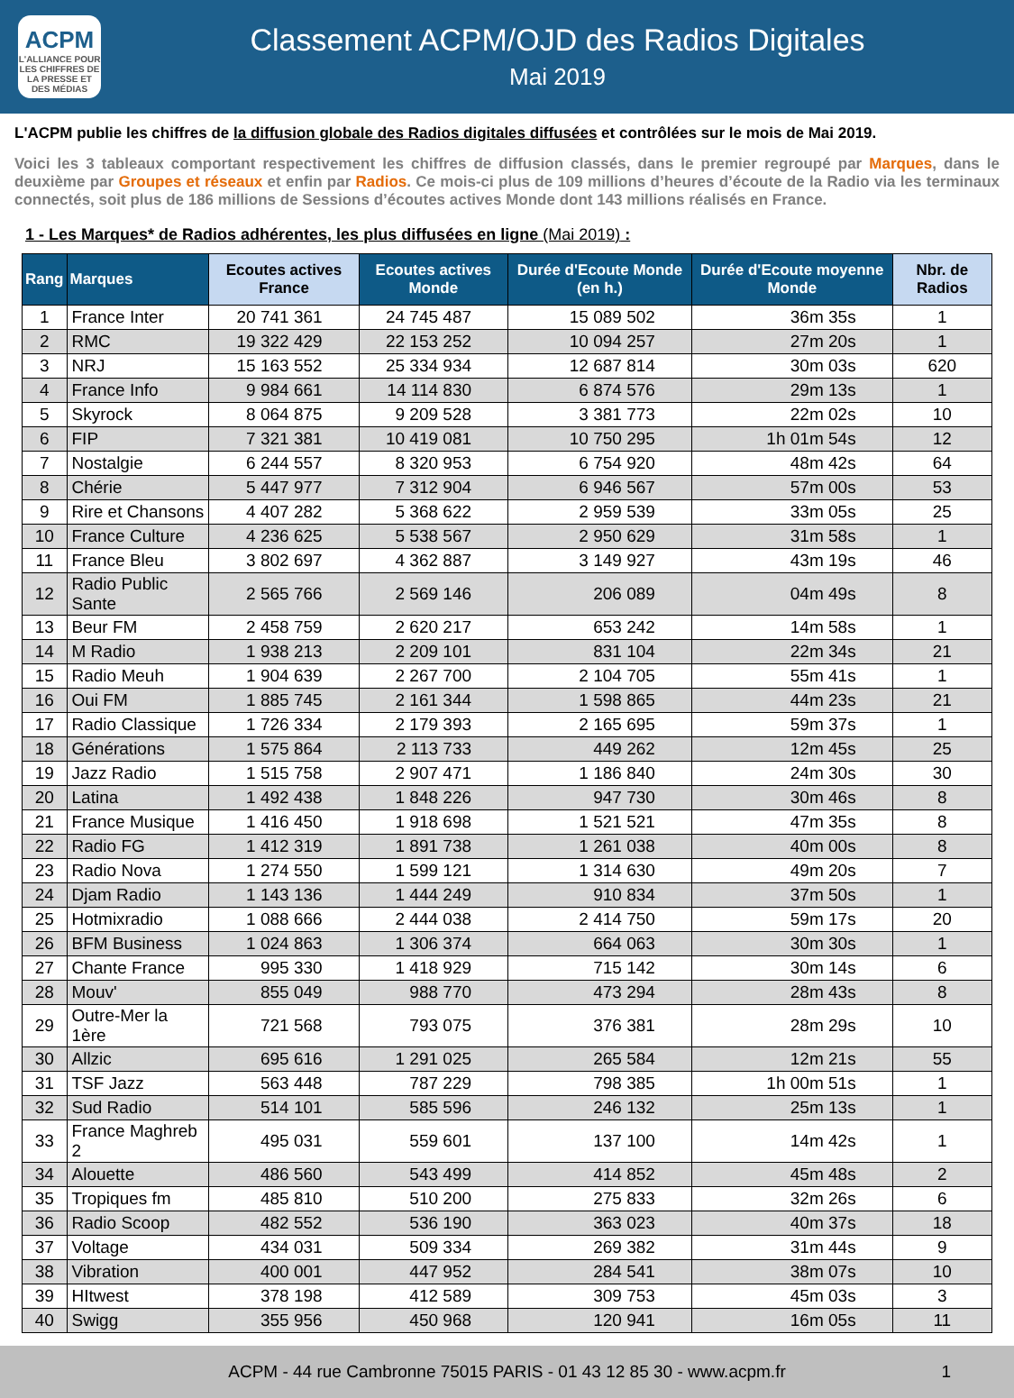ACPM
L'ALLIANCE POUR LES CHIFFRES DE LA PRESSE ET DES MÉDIAS
Classement ACPM/OJD des Radios Digitales
Mai 2019
L'ACPM publie les chiffres de la diffusion globale des Radios digitales diffusées et contrôlées sur le mois de Mai 2019.
Voici les 3 tableaux comportant respectivement les chiffres de diffusion classés, dans le premier regroupé par Marques, dans le deuxième par Groupes et réseaux et enfin par Radios. Ce mois-ci plus de 109 millions d’heures d’écoute de la Radio via les terminaux connectés, soit plus de 186 millions de Sessions d’écoutes actives Monde dont 143 millions réalisés en France.
1 - Les Marques* de Radios adhérentes, les plus diffusées en ligne (Mai 2019) :
| Rang | Marques | Ecoutes actives France | Ecoutes actives Monde | Durée d'Ecoute Monde (en h.) | Durée d'Ecoute moyenne Monde | Nbr. de Radios |
| --- | --- | --- | --- | --- | --- | --- |
| 1 | France Inter | 20 741 361 | 24 745 487 | 15 089 502 | 36m 35s | 1 |
| 2 | RMC | 19 322 429 | 22 153 252 | 10 094 257 | 27m 20s | 1 |
| 3 | NRJ | 15 163 552 | 25 334 934 | 12 687 814 | 30m 03s | 620 |
| 4 | France Info | 9 984 661 | 14 114 830 | 6 874 576 | 29m 13s | 1 |
| 5 | Skyrock | 8 064 875 | 9 209 528 | 3 381 773 | 22m 02s | 10 |
| 6 | FIP | 7 321 381 | 10 419 081 | 10 750 295 | 1h 01m 54s | 12 |
| 7 | Nostalgie | 6 244 557 | 8 320 953 | 6 754 920 | 48m 42s | 64 |
| 8 | Chérie | 5 447 977 | 7 312 904 | 6 946 567 | 57m 00s | 53 |
| 9 | Rire et Chansons | 4 407 282 | 5 368 622 | 2 959 539 | 33m 05s | 25 |
| 10 | France Culture | 4 236 625 | 5 538 567 | 2 950 629 | 31m 58s | 1 |
| 11 | France Bleu | 3 802 697 | 4 362 887 | 3 149 927 | 43m 19s | 46 |
| 12 | Radio Public Sante | 2 565 766 | 2 569 146 | 206 089 | 04m 49s | 8 |
| 13 | Beur FM | 2 458 759 | 2 620 217 | 653 242 | 14m 58s | 1 |
| 14 | M Radio | 1 938 213 | 2 209 101 | 831 104 | 22m 34s | 21 |
| 15 | Radio Meuh | 1 904 639 | 2 267 700 | 2 104 705 | 55m 41s | 1 |
| 16 | Oui FM | 1 885 745 | 2 161 344 | 1 598 865 | 44m 23s | 21 |
| 17 | Radio Classique | 1 726 334 | 2 179 393 | 2 165 695 | 59m 37s | 1 |
| 18 | Générations | 1 575 864 | 2 113 733 | 449 262 | 12m 45s | 25 |
| 19 | Jazz Radio | 1 515 758 | 2 907 471 | 1 186 840 | 24m 30s | 30 |
| 20 | Latina | 1 492 438 | 1 848 226 | 947 730 | 30m 46s | 8 |
| 21 | France Musique | 1 416 450 | 1 918 698 | 1 521 521 | 47m 35s | 8 |
| 22 | Radio FG | 1 412 319 | 1 891 738 | 1 261 038 | 40m 00s | 8 |
| 23 | Radio Nova | 1 274 550 | 1 599 121 | 1 314 630 | 49m 20s | 7 |
| 24 | Djam Radio | 1 143 136 | 1 444 249 | 910 834 | 37m 50s | 1 |
| 25 | Hotmixradio | 1 088 666 | 2 444 038 | 2 414 750 | 59m 17s | 20 |
| 26 | BFM Business | 1 024 863 | 1 306 374 | 664 063 | 30m 30s | 1 |
| 27 | Chante France | 995 330 | 1 418 929 | 715 142 | 30m 14s | 6 |
| 28 | Mouv' | 855 049 | 988 770 | 473 294 | 28m 43s | 8 |
| 29 | Outre-Mer la 1ère | 721 568 | 793 075 | 376 381 | 28m 29s | 10 |
| 30 | Allzic | 695 616 | 1 291 025 | 265 584 | 12m 21s | 55 |
| 31 | TSF Jazz | 563 448 | 787 229 | 798 385 | 1h 00m 51s | 1 |
| 32 | Sud Radio | 514 101 | 585 596 | 246 132 | 25m 13s | 1 |
| 33 | France Maghreb 2 | 495 031 | 559 601 | 137 100 | 14m 42s | 1 |
| 34 | Alouette | 486 560 | 543 499 | 414 852 | 45m 48s | 2 |
| 35 | Tropiques fm | 485 810 | 510 200 | 275 833 | 32m 26s | 6 |
| 36 | Radio Scoop | 482 552 | 536 190 | 363 023 | 40m 37s | 18 |
| 37 | Voltage | 434 031 | 509 334 | 269 382 | 31m 44s | 9 |
| 38 | Vibration | 400 001 | 447 952 | 284 541 | 38m 07s | 10 |
| 39 | HItwest | 378 198 | 412 589 | 309 753 | 45m 03s | 3 |
| 40 | Swigg | 355 956 | 450 968 | 120 941 | 16m 05s | 11 |
ACPM - 44 rue Cambronne 75015 PARIS - 01 43 12 85 30 - www.acpm.fr 1